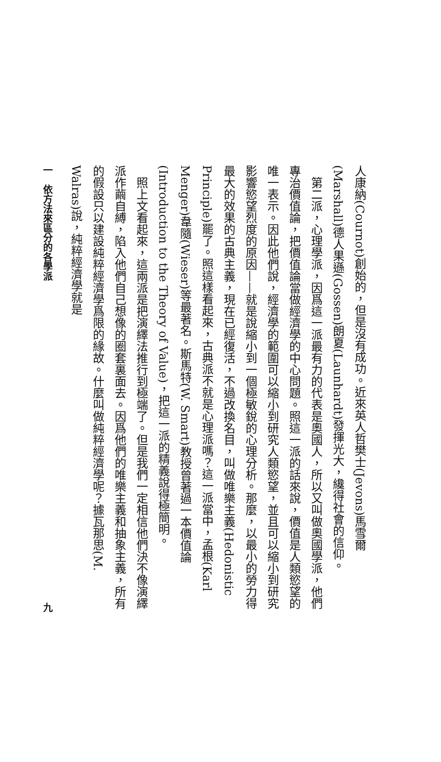人康納(Cournot)創始的，但是沒有成功。近來英人哲樊士(Jevons)馬雪爾(Marshall)德人果遜(Gossen)朗夏(Launhardt)發揮光大，纔得社會的信仰。
第二派，心理學派，因爲這一派最有力的代表是奧國人，所以又叫做奧國學派，他們專治價值論，把價值論當做經濟學的中心問題。照這一派的話來說，價值是人類慾望的唯一表示。因此他們說，經濟學的範圍可以縮小到研究人類慾望，並且可以縮小到研究影響慾望烈度的原因——就是說縮小到一個極敏銳的心理分析。那麼，以最小的勞力得最大的效果的古典主義，現在已經復活，不過改換名目，叫做唯樂主義(Hedonistic Principle)罷了。照這樣看起來，古典派不就是心理派嗎？這一派當中，孟根(Karl Menger)韋隨(Wieser)等最著名。斯馬特(W. Smart)教授曾著過一本價值論(Introduction to the Theory of Value)，把這一派的精義說得極簡明。
照上文看起來，這兩派是把演繹法推行到極端了。但是我們一定相信他們決不像演繹派作繭自縛，陷入他們自己想像的圈套裏面去。因爲他們的唯樂主義和抽象主義，所有的假設只以建設純粹經濟學爲限的緣故。什麼叫做純粹經濟學呢？據瓦那思(M. Walras)說，純粹經濟學就是
一　依方法來區分的各學派 九